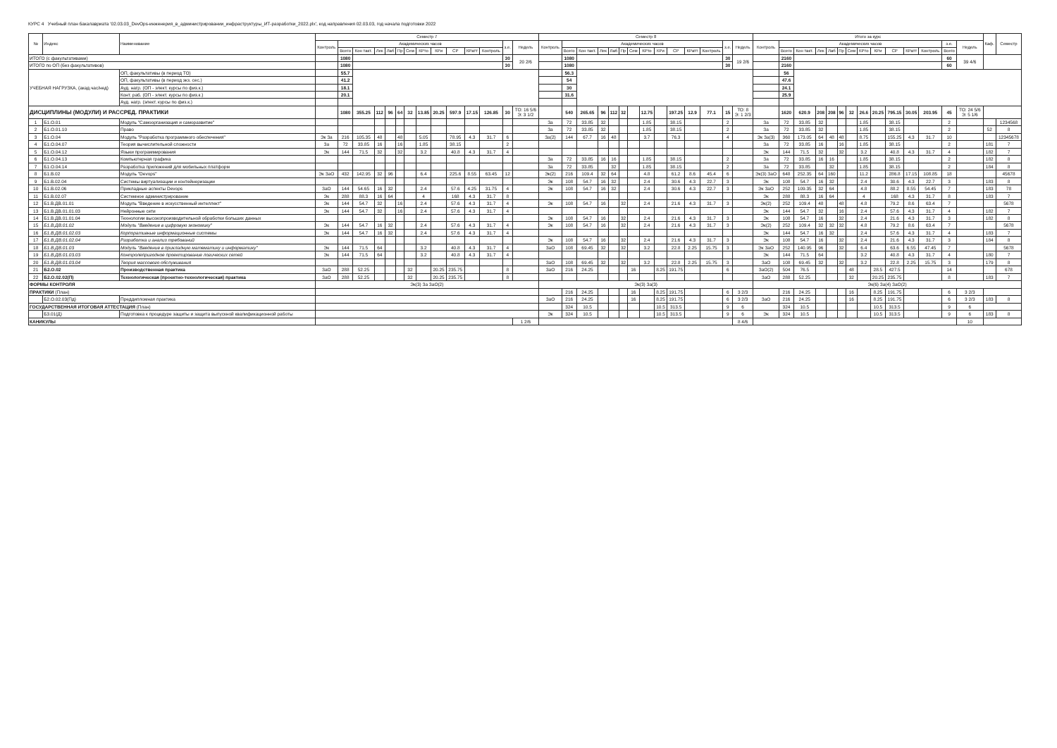КУРС 4 Учебный план бакалавриата '02.03.03_DevOps-инженерия_в_администрировании_инфраструктуры_ИТ-разработки_2022.plx', код направления 02.03.03, год начала подготовки 2022
| № | Индекс | Наименование | Семестр 7 | | | | | | | | | | | | | | Семестр 8 | | | | | | | | | | | | | | Итого за курс | | | | | | | | | | | | | | Каф. | Семестр |
| --- | --- | --- | --- | --- | --- | --- | --- | --- | --- | --- | --- | --- | --- | --- | --- | --- | --- | --- | --- | --- | --- | --- | --- | --- | --- | --- | --- | --- | --- | --- | --- | --- | --- | --- | --- | --- | --- | --- | --- | --- | --- | --- | --- | --- | --- | --- |
| | | | Контроль | Академических часов | | | | | | | | | | | з.е. | Недель | Контроль | Академических часов | | | | | | | | | | | з.е. | Недель | Контроль | Академических часов | | | | | | | | | | | з.е. | Недель | | |
| | | | | Всего | Кон такт. | Лек | Лаб | Пр | Сем | КРто | КРи | СР | КРатт | Контроль | | | | Всего | Кон такт. | Лек | Лаб | Пр | Сем | КРто | КРи | СР | КРатт | Контроль | | | | Всего | Кон такт. | Лек | Лаб | Пр | Сем | КРто | КРи | СР | КРатт | Контроль | Всего | | | |
| ИТОГО (с факультативами) | | | | 1080 | | | | | | | | | | | 30 | 20 2/6 | | 1080 | | | | | | | | | | | 30 | 19 2/6 | | 2160 | | | | | | | | | | | 60 | 39 4/6 | | |
| ИТОГО по ОП (без факультативов) | | | | 1080 | | | | | | | | | | | 30 | | | 1080 | | | | | | | | | | | 30 | | | 2160 | | | | | | | | | | | 60 | | | |
| УЧЕБНАЯ НАГРУЗКА, (акад.час/нед) | | ОП, факультативы (в период ТО) | | 55.7 | | | | | | | | | | | | | | 56.3 | | | | | | | | | | | | | | 56 | | | | | | | | | | | | | | |
| | | ОП, факультативы (в период экз. сес.) | | 41.2 | | | | | | | | | | | | | | 54 | | | | | | | | | | | | | | 47.6 | | | | | | | | | | | | | | |
| | | Ауд. нагр. (ОП - элект. курсы по физ.к.) | | 18.1 | | | | | | | | | | | | | | 30 | | | | | | | | | | | | | | 24.1 | | | | | | | | | | | | | | |
| | | Конт. раб. (ОП - элект. курсы по физ.к.) | | 20.1 | | | | | | | | | | | | | | 31.6 | | | | | | | | | | | | | | 25.9 | | | | | | | | | | | | | | |
| | | Ауд. нагр. (элект. курсы по физ.к.) | | | | | | | | | | | | | | | | | | | | | | | | | | | | | | | | | | | | | | | | | | | | |
| ДИСЦИПЛИНЫ (МОДУЛИ) И РАССРЕД. ПРАКТИКИ | | | | 1080 | 355.25 | 112 | 96 | 64 | 32 | 13.85 | 20.25 | 597.9 | 17.15 | 126.85 | 30 | ТО: 16 5/6 Э: 3 1/2 | | 540 | 265.65 | 96 | 112 | 32 | | 12.75 | | 197.25 | 12.9 | 77.1 | 15 | ТО: 8 Э: 1 2/3 | | 1620 | 620.9 | 208 | 208 | 96 | 32 | 26.6 | 20.25 | 795.15 | 30.05 | 203.95 | 45 | ТО: 24 5/6 Э: 5 1/6 | | |
| 1 | Б1.О.01 | Модуль "Самоорганизация и саморазвитие" | | | | | | | | | | | | | | | За | 72 | 33.85 | 32 | | | | 1.85 | | 38.15 | | | 2 | | За | 72 | 33.85 | 32 | | | | 1.85 | | 38.15 | | | 2 | | | 1234568 |
| 2 | Б1.О.01.10 | Право | | | | | | | | | | | | | | | За | 72 | 33.85 | 32 | | | | 1.85 | | 38.15 | | | 2 | | За | 72 | 33.85 | 32 | | | | 1.85 | | 38.15 | | | 2 | | 52 | 8 |
| 3 | Б1.О.04 | Модуль "Разработка программного обеспечения" | Эк За | 216 | 105.35 | 48 | | 48 | | 5.05 | | 78.95 | 4.3 | 31.7 | 6 | | За(2) | 144 | 67.7 | 16 | 48 | | | 3.7 | | 76.3 | | | 4 | | Эк За(3) | 360 | 173.05 | 64 | 48 | 48 | | 8.75 | | 155.25 | 4.3 | 31.7 | 10 | | | 12345678 |
| 4 | Б1.О.04.07 | Теория вычислительной сложности | За | 72 | 33.85 | 16 | | 16 | | 1.85 | | 38.15 | | | 2 | | | | | | | | | | | | | | | | За | 72 | 33.85 | 16 | | 16 | | 1.85 | | 38.15 | | | 2 | | 181 | 7 |
| 5 | Б1.О.04.12 | Языки программирования | Эк | 144 | 71.5 | 32 | | 32 | | 3.2 | | 40.8 | 4.3 | 31.7 | 4 | | | | | | | | | | | | | | | | Эк | 144 | 71.5 | 32 | | 32 | | 3.2 | | 40.8 | 4.3 | 31.7 | 4 | | 182 | 7 |
| 6 | Б1.О.04.13 | Компьютерная графика | | | | | | | | | | | | | | | За | 72 | 33.85 | 16 | 16 | | | 1.85 | | 38.15 | | | 2 | | За | 72 | 33.85 | 16 | 16 | | | 1.85 | | 38.15 | | | 2 | | 182 | 8 |
| 7 | Б1.О.04.14 | Разработка приложений для мобильных платформ | | | | | | | | | | | | | | | За | 72 | 33.85 | | 32 | | | 1.85 | | 38.15 | | | 2 | | За | 72 | 33.85 | | 32 | | | 1.85 | | 38.15 | | | 2 | | 184 | 8 |
| 8 | Б1.В.02 | Модуль "Devops" | Эк ЗаО | 432 | 142.95 | 32 | 96 | | | 6.4 | | 225.6 | 8.55 | 63.45 | 12 | | Эк(2) | 216 | 109.4 | 32 | 64 | | | 4.8 | | 61.2 | 8.6 | 45.4 | 6 | | Эк(3) ЗаО | 648 | 252.35 | 64 | 160 | | | 11.2 | | 286.8 | 17.15 | 108.85 | 18 | | | 45678 |
| 9 | Б1.В.02.04 | Системы виртуализации и контейнеризации | | | | | | | | | | | | | | | Эк | 108 | 54.7 | 16 | 32 | | | 2.4 | | 30.6 | 4.3 | 22.7 | 3 | | Эк | 108 | 54.7 | 16 | 32 | | | 2.4 | | 30.6 | 4.3 | 22.7 | 3 | | 183 | 8 |
| 10 | Б1.В.02.06 | Прикладные аспекты Devops | ЗаО | 144 | 54.65 | 16 | 32 | | | 2.4 | | 57.6 | 4.25 | 31.75 | 4 | | Эк | 108 | 54.7 | 16 | 32 | | | 2.4 | | 30.6 | 4.3 | 22.7 | 3 | | Эк ЗаО | 252 | 109.35 | 32 | 64 | | | 4.8 | | 88.2 | 8.55 | 54.45 | 7 | | 183 | 78 |
| 11 | Б1.В.02.07 | Системное администрирование | Эк | 288 | 88.3 | 16 | 64 | | | 4 | | 168 | 4.3 | 31.7 | 8 | | | | | | | | | | | | | | | | Эк | 288 | 88.3 | 16 | 64 | | | 4 | | 168 | 4.3 | 31.7 | 8 | | 183 | 7 |
| 12 | Б1.В.ДВ.01.01 | Модуль "Введение в искусственный интеллект" | Эк | 144 | 54.7 | 32 | | 16 | | 2.4 | | 57.6 | 4.3 | 31.7 | 4 | | Эк | 108 | 54.7 | 16 | | 32 | | 2.4 | | 21.6 | 4.3 | 31.7 | 3 | | Эк(2) | 252 | 109.4 | 48 | | 48 | | 4.8 | | 79.2 | 8.6 | 63.4 | 7 | | | 5678 |
| 13 | Б1.В.ДВ.01.01.03 | Нейронные сети | Эк | 144 | 54.7 | 32 | | 16 | | 2.4 | | 57.6 | 4.3 | 31.7 | 4 | | | | | | | | | | | | | | | | Эк | 144 | 54.7 | 32 | | 16 | | 2.4 | | 57.6 | 4.3 | 31.7 | 4 | | 182 | 7 |
| 14 | Б1.В.ДВ.01.01.04 | Технологии высокопроизводительной обработки больших данных | | | | | | | | | | | | | | | Эк | 108 | 54.7 | 16 | | 32 | | 2.4 | | 21.6 | 4.3 | 31.7 | 3 | | Эк | 108 | 54.7 | 16 | | 32 | | 2.4 | | 21.6 | 4.3 | 31.7 | 3 | | 182 | 8 |
| 15 | Б1.В.ДВ.01.02 | Модуль "Введение в цифровую экономику" | Эк | 144 | 54.7 | 16 | 32 | | | 2.4 | | 57.6 | 4.3 | 31.7 | 4 | | Эк | 108 | 54.7 | 16 | | 32 | | 2.4 | | 21.6 | 4.3 | 31.7 | 3 | | Эк(2) | 252 | 109.4 | 32 | 32 | 32 | | 4.8 | | 79.2 | 8.6 | 63.4 | 7 | | | 5678 |
| 16 | Б1.В.ДВ.01.02.03 | Корпоративные информационные системы | Эк | 144 | 54.7 | 16 | 32 | | | 2.4 | | 57.6 | 4.3 | 31.7 | 4 | | | | | | | | | | | | | | | | Эк | 144 | 54.7 | 16 | 32 | | | 2.4 | | 57.6 | 4.3 | 31.7 | 4 | | 183 | 7 |
| 17 | Б1.В.ДВ.01.02.04 | Разработка и анализ требований | | | | | | | | | | | | | | | Эк | 108 | 54.7 | 16 | | 32 | | 2.4 | | 21.6 | 4.3 | 31.7 | 3 | | Эк | 108 | 54.7 | 16 | | 32 | | 2.4 | | 21.6 | 4.3 | 31.7 | 3 | | 184 | 8 |
| 18 | Б1.В.ДВ.01.03 | Модуль "Введение в прикладную математику и информатику" | Эк | 144 | 71.5 | 64 | | | | 3.2 | | 40.8 | 4.3 | 31.7 | 4 | | ЗаО | 108 | 69.45 | 32 | | 32 | | 3.2 | | 22.8 | 2.25 | 15.75 | 3 | | Эк ЗаО | 252 | 140.95 | 96 | | 32 | | 6.4 | | 63.6 | 6.55 | 47.45 | 7 | | | 5678 |
| 19 | Б1.В.ДВ.01.03.03 | Контролепригодное проектирование логических сетей | Эк | 144 | 71.5 | 64 | | | | 3.2 | | 40.8 | 4.3 | 31.7 | 4 | | | | | | | | | | | | | | | | Эк | 144 | 71.5 | 64 | | | | 3.2 | | 40.8 | 4.3 | 31.7 | 4 | | 180 | 7 |
| 20 | Б1.В.ДВ.01.03.04 | Теория массового обслуживания | | | | | | | | | | | | | | | ЗаО | 108 | 69.45 | 32 | | 32 | | 3.2 | | 22.8 | 2.25 | 15.75 | 3 | | ЗаО | 108 | 69.45 | 32 | | 32 | | 3.2 | | 22.8 | 2.25 | 15.75 | 3 | | 179 | 8 |
| 21 | Б2.О.02 | Производственная практика | ЗаО | 288 | 52.25 | | | | 32 | | 20.25 | 235.75 | | | 8 | | ЗаО | 216 | 24.25 | | | | 16 | | 8.25 | 191.75 | | | 6 | | ЗаО(2) | 504 | 76.5 | | | | 48 | | 28.5 | 427.5 | | | 14 | | | 678 |
| 22 | Б2.О.02.02(П) | Технологическая (проектно-технологическая) практика | ЗаО | 288 | 52.25 | | | | 32 | | 20.25 | 235.75 | | | 8 | | | | | | | | | | | | | | | | ЗаО | 288 | 52.25 | | | | 32 | | 20.25 | 235.75 | | | 8 | | 183 | 7 |
| ФОРМЫ КОНТРОЛЯ | | | Эк(3) За ЗаО(2) | | | | | | | | | | | | | | Эк(3) За(3) | | | | | | | | | | | | | | Эк(6) За(4) ЗаО(2) | | | | | | | | | | | | | | | |
| ПРАКТИКИ (План) | | | | | | | | | | | | | | | | | | 216 | 24.25 | | | | 16 | | 8.25 | 191.75 | | | 6 | 3 2/3 | | 216 | 24.25 | | | | 16 | | 8.25 | 191.75 | | | 6 | 3 2/3 | | |
| | Б2.О.02.03(Пд) | Преддипломная практика | | | | | | | | | | | | | | | ЗаО | 216 | 24.25 | | | | 16 | | 8.25 | 191.75 | | | 6 | 3 2/3 | ЗаО | 216 | 24.25 | | | | 16 | | 8.25 | 191.75 | | | 6 | 3 2/3 | 183 | 8 |
| ГОСУДАРСТВЕННАЯ ИТОГОВАЯ АТТЕСТАЦИЯ (План) | | | | | | | | | | | | | | | | | | 324 | 10.5 | | | | | | 10.5 | 313.5 | | | 9 | 6 | | 324 | 10.5 | | | | | | 10.5 | 313.5 | | | 9 | 6 | | |
| | Б3.01(Д) | Подготовка к процедуре защиты и защита выпускной квалификационной работы | | | | | | | | | | | | | | | Эк | 324 | 10.5 | | | | | | 10.5 | 313.5 | | | 9 | 6 | Эк | 324 | 10.5 | | | | | | 10.5 | 313.5 | | | 9 | 6 | 183 | 8 |
| КАНИКУЛЫ | | | | | | | | | | | | | | | | 1 2/6 | | | | | | | | | | | | | | 8 4/6 | | | | | | | | | | | | | | 10 | | |